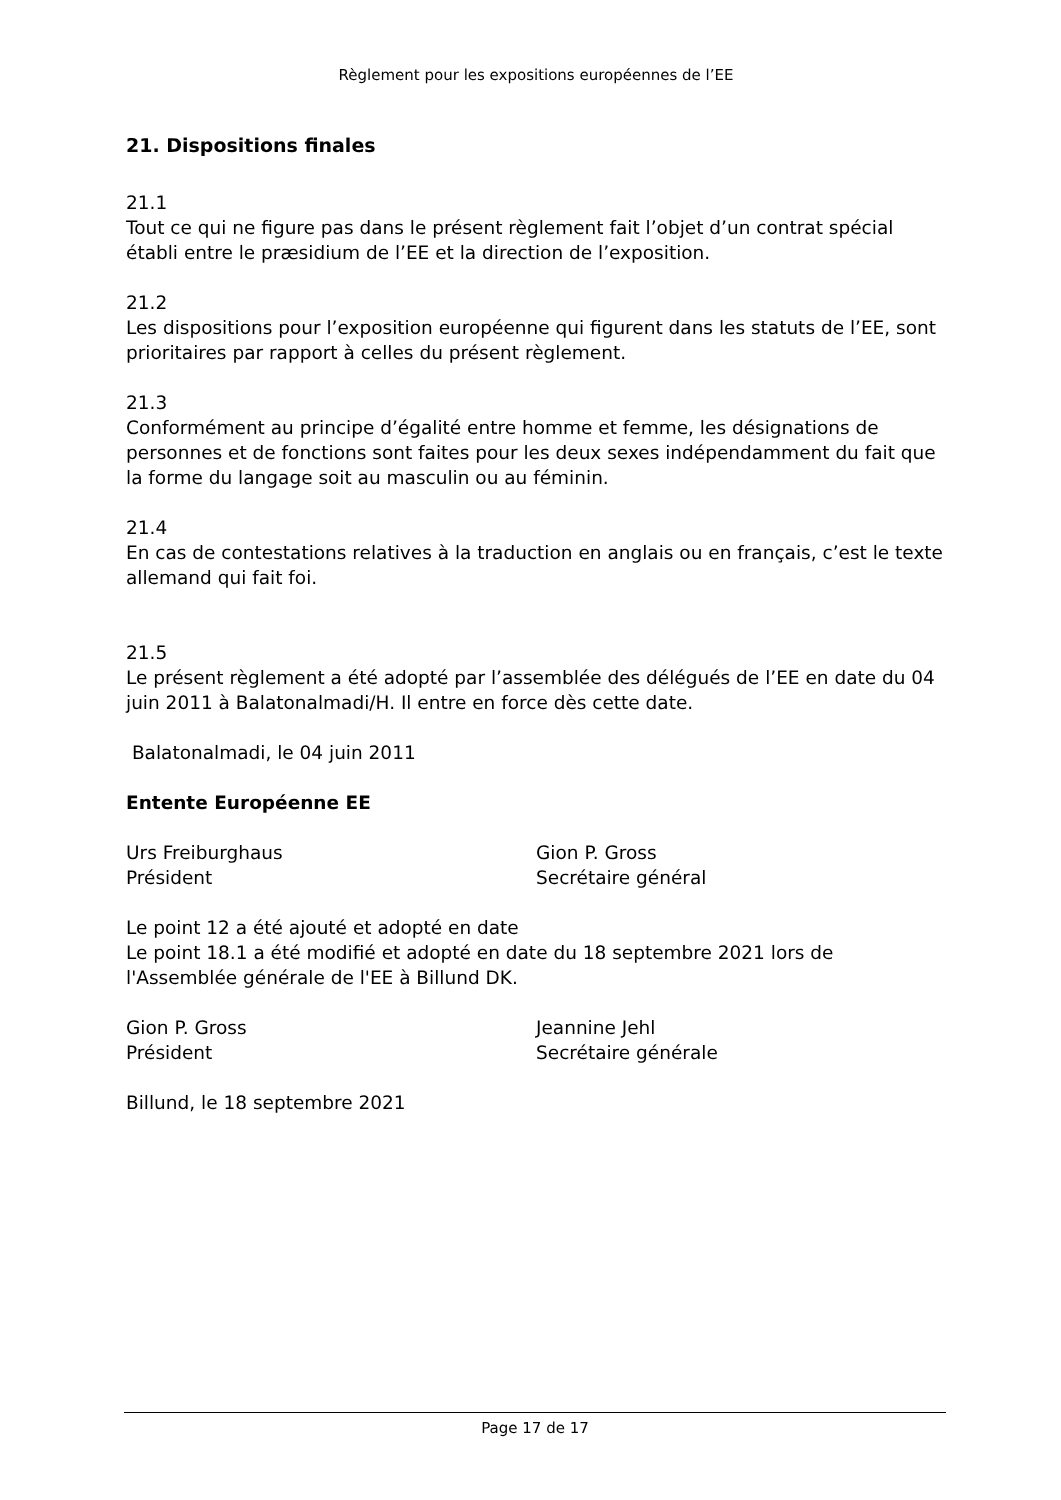Règlement pour les expositions européennes de l’EE
21. Dispositions finales
21.1
Tout ce qui ne figure pas dans le présent règlement fait l’objet d’un contrat spécial établi entre le præsidium de l’EE et la direction de l’exposition.
21.2
Les dispositions pour l’exposition européenne qui figurent dans les statuts de l’EE, sont prioritaires par rapport à celles du présent règlement.
21.3
Conformément au principe d’égalité entre homme et femme, les désignations de personnes et de fonctions sont faites pour les deux sexes indépendamment du fait que la forme du langage soit au masculin ou au féminin.
21.4
En cas de contestations relatives à la traduction en anglais ou en français, c’est le texte allemand qui fait foi.
21.5
Le présent règlement a été adopté par l’assemblée des délégués de l’EE en date du 04 juin 2011 à Balatonalmadi/H. Il entre en force dès cette date.
Balatonalmadi, le 04 juin 2011
Entente Européenne EE
Urs Freiburghaus
Président
Gion P. Gross
Secrétaire général
Le point 12 a été ajouté et adopté en date
Le point 18.1 a été modifié et adopté en date du 18 septembre 2021 lors de l'Assemblée générale de l'EE à Billund DK.
Gion P. Gross
Président
Jeannine Jehl
Secrétaire générale
Billund, le 18 septembre 2021
Page 17 de 17